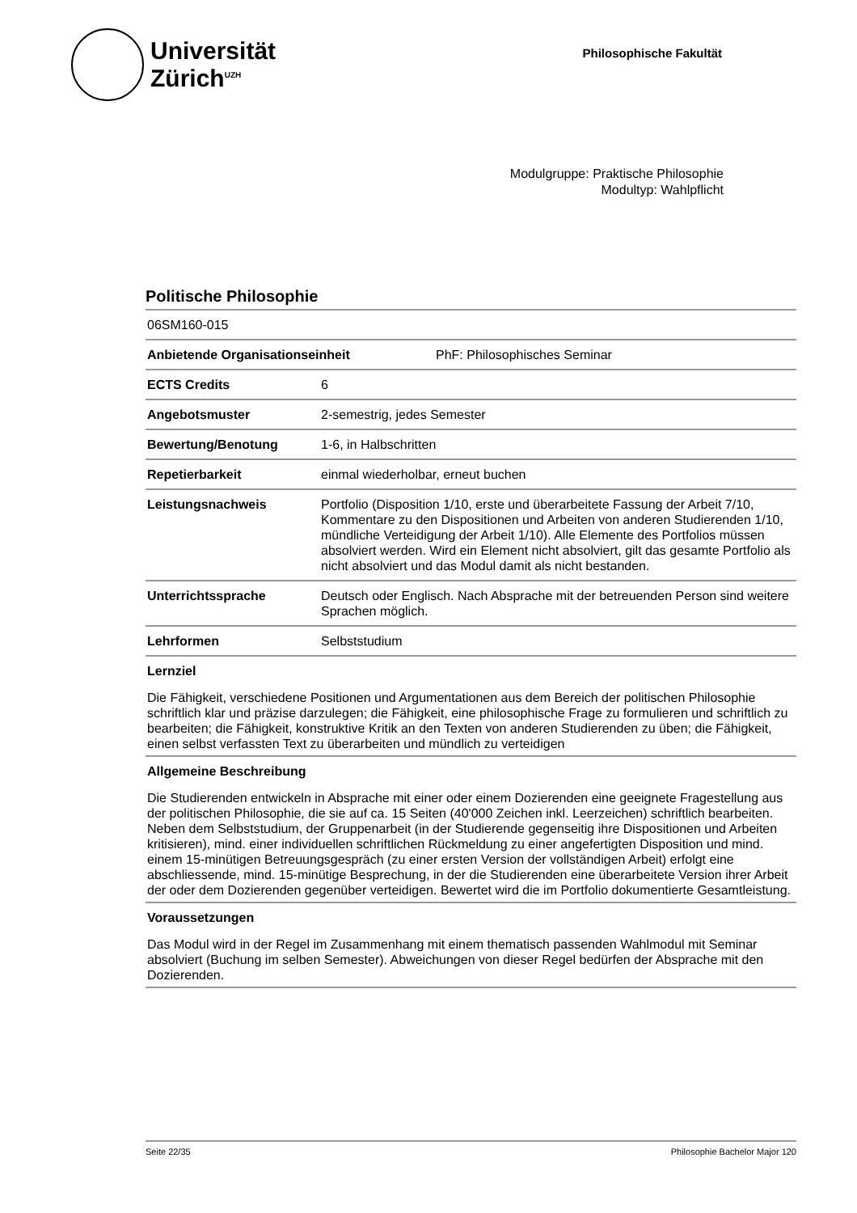Universität
Zürich<sup>UZH</sup>
Philosophische Fakultät
Modulgruppe: Praktische Philosophie
Modultyp: Wahlpflicht
Politische Philosophie
06SM160-015
Anbietende Organisationseinheit PhF: Philosophisches Seminar
ECTS Credits 6
Angebotsmuster 2-semestrig, jedes Semester
Bewertung/Benotung 1-6, in Halbschritten
Repetierbarkeit einmal wiederholbar, erneut buchen
Leistungsnachweis Portfolio (Disposition 1/10, erste und überarbeitete Fassung der Arbeit 7/10, Kommentare zu den Dispositionen und Arbeiten von anderen Studierenden 1/10, mündliche Verteidigung der Arbeit 1/10). Alle Elemente des Portfolios müssen absolviert werden. Wird ein Element nicht absolviert, gilt das gesamte Portfolio als nicht absolviert und das Modul damit als nicht bestanden.
Unterrichtssprache Deutsch oder Englisch. Nach Absprache mit der betreuenden Person sind weitere Sprachen möglich.
Lehrformen Selbststudium
Lernziel
Die Fähigkeit, verschiedene Positionen und Argumentationen aus dem Bereich der politischen Philosophie schriftlich klar und präzise darzulegen; die Fähigkeit, eine philosophische Frage zu formulieren und schriftlich zu bearbeiten; die Fähigkeit, konstruktive Kritik an den Texten von anderen Studierenden zu üben; die Fähigkeit, einen selbst verfassten Text zu überarbeiten und mündlich zu verteidigen
Allgemeine Beschreibung
Die Studierenden entwickeln in Absprache mit einer oder einem Dozierenden eine geeignete Fragestellung aus der politischen Philosophie, die sie auf ca. 15 Seiten (40'000 Zeichen inkl. Leerzeichen) schriftlich bearbeiten. Neben dem Selbststudium, der Gruppenarbeit (in der Studierende gegenseitig ihre Dispositionen und Arbeiten kritisieren), mind. einer individuellen schriftlichen Rückmeldung zu einer angefertigten Disposition und mind. einem 15-minütigen Betreuungsgespräch (zu einer ersten Version der vollständigen Arbeit) erfolgt eine abschliessende, mind. 15-minütige Besprechung, in der die Studierenden eine überarbeitete Version ihrer Arbeit der oder dem Dozierenden gegenüber verteidigen. Bewertet wird die im Portfolio dokumentierte Gesamtleistung.
Voraussetzungen
Das Modul wird in der Regel im Zusammenhang mit einem thematisch passenden Wahlmodul mit Seminar absolviert (Buchung im selben Semester). Abweichungen von dieser Regel bedürfen der Absprache mit den Dozierenden.
Seite 22/35 Philosophie Bachelor Major 120